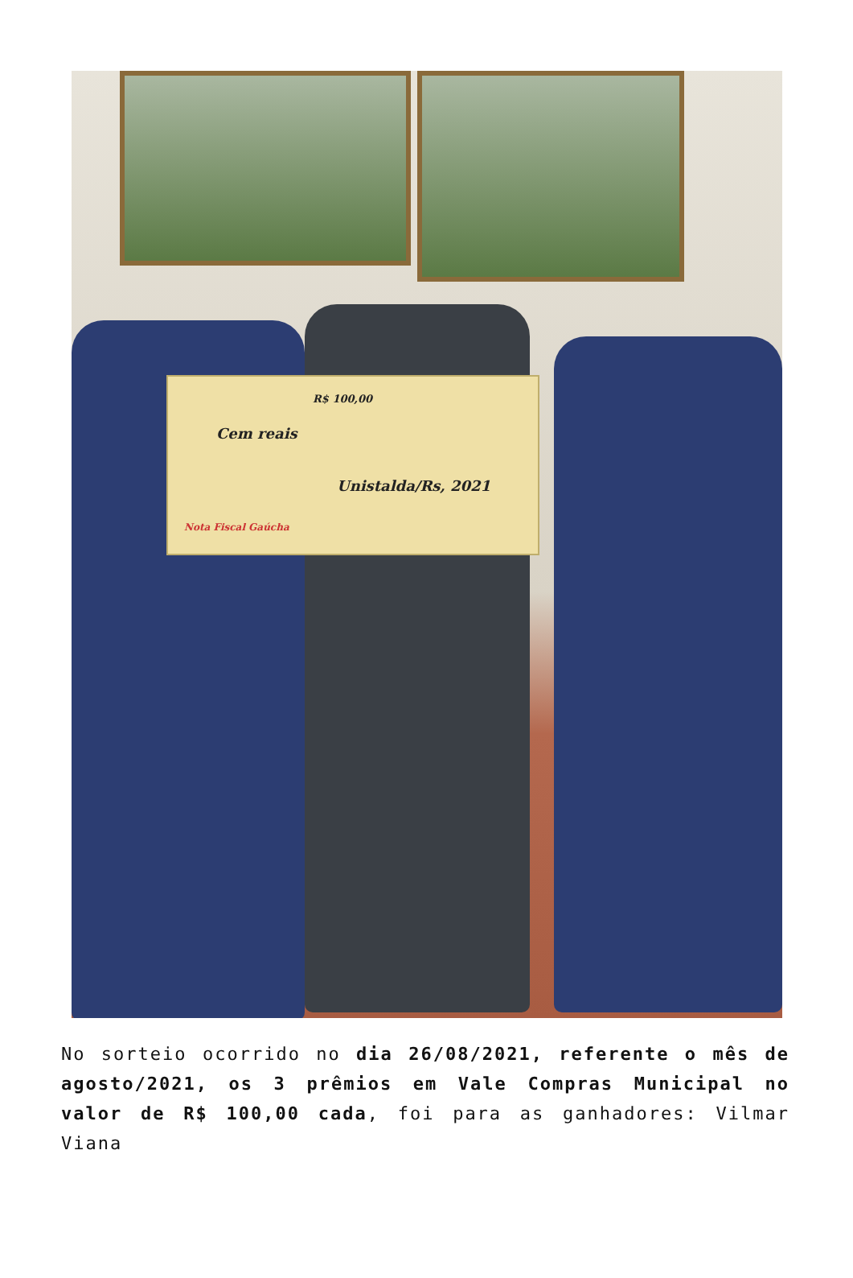R$ 100,00
Cem reais
Unistalda/Rs, 2021
Nota Fiscal Gaúcha
No sorteio ocorrido no dia 26/08/2021, referente o mês de agosto/2021, os 3 prêmios em Vale Compras Municipal no valor de R$ 100,00 cada, foi para as ganhadores: Vilmar Viana